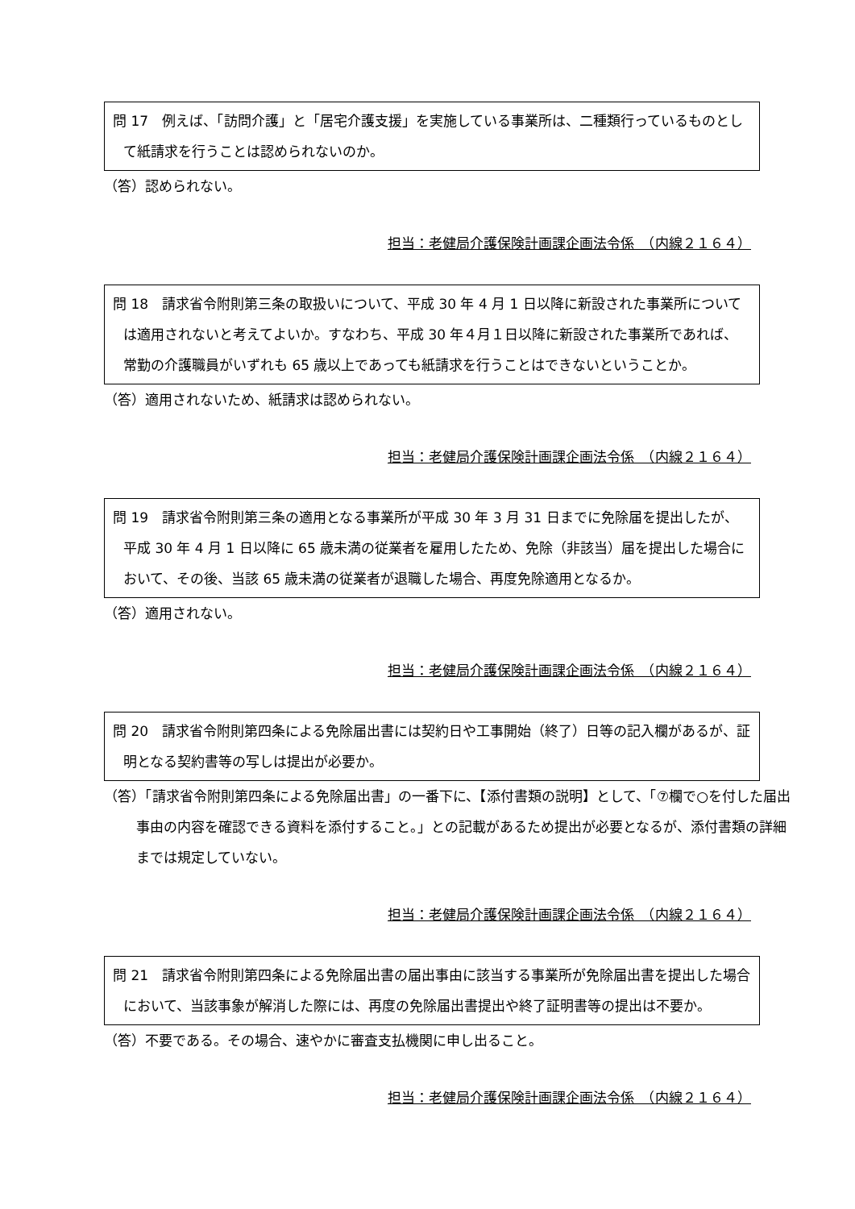問 17　例えば、「訪問介護」と「居宅介護支援」を実施している事業所は、二種類行っているものとして紙請求を行うことは認められないのか。
（答）認められない。
担当：老健局介護保険計画課企画法令係　（内線２１６４）
問 18　請求省令附則第三条の取扱いについて、平成 30 年 4 月 1 日以降に新設された事業所については適用されないと考えてよいか。すなわち、平成 30 年４月１日以降に新設された事業所であれば、常勤の介護職員がいずれも 65 歳以上であっても紙請求を行うことはできないということか。
（答）適用されないため、紙請求は認められない。
担当：老健局介護保険計画課企画法令係　（内線２１６４）
問 19　請求省令附則第三条の適用となる事業所が平成 30 年 3 月 31 日までに免除届を提出したが、平成 30 年 4 月 1 日以降に 65 歳未満の従業者を雇用したため、免除（非該当）届を提出した場合において、その後、当該 65 歳未満の従業者が退職した場合、再度免除適用となるか。
（答）適用されない。
担当：老健局介護保険計画課企画法令係　（内線２１６４）
問 20　請求省令附則第四条による免除届出書には契約日や工事開始（終了）日等の記入欄があるが、証明となる契約書等の写しは提出が必要か。
（答）「請求省令附則第四条による免除届出書」の一番下に、【添付書類の説明】として、「⑦欄で○を付した届出事由の内容を確認できる資料を添付すること。」との記載があるため提出が必要となるが、添付書類の詳細までは規定していない。
担当：老健局介護保険計画課企画法令係　（内線２１６４）
問 21　請求省令附則第四条による免除届出書の届出事由に該当する事業所が免除届出書を提出した場合において、当該事象が解消した際には、再度の免除届出書提出や終了証明書等の提出は不要か。
（答）不要である。その場合、速やかに審査支払機関に申し出ること。
担当：老健局介護保険計画課企画法令係　（内線２１６４）